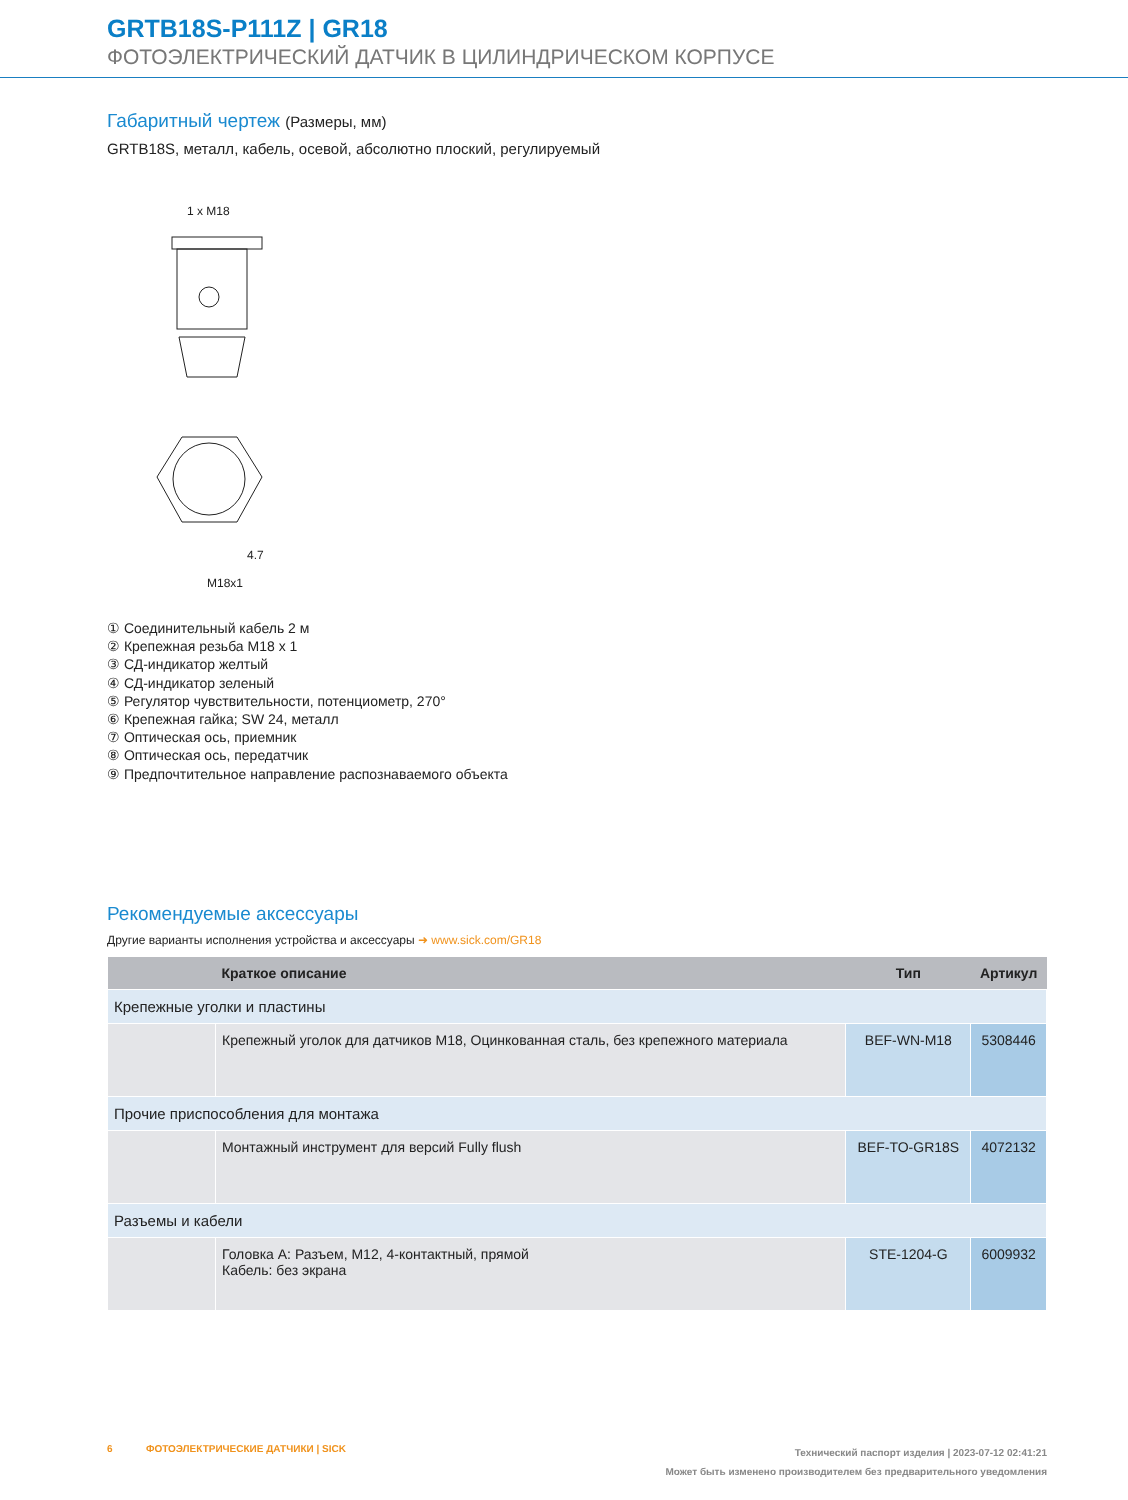GRTB18S-P111Z | GR18
ФОТОЭЛЕКТРИЧЕСКИЙ ДАТЧИК В ЦИЛИНДРИЧЕСКОМ КОРПУСЕ
Габаритный чертеж (Размеры, мм)
GRTB18S, металл, кабель, осевой, абсолютно плоский, регулируемый
1 x M18
M18x1
4.7
① Соединительный кабель 2 м
② Крепежная резьба M18 x 1
③ СД-индикатор желтый
④ СД-индикатор зеленый
⑤ Регулятор чувствительности, потенциометр, 270°
⑥ Крепежная гайка; SW 24, металл
⑦ Оптическая ось, приемник
⑧ Оптическая ось, передатчик
⑨ Предпочтительное направление распознаваемого объекта
Рекомендуемые аксессуары
Другие варианты исполнения устройства и аксессуары ➜ www.sick.com/GR18
| | Краткое описание | Тип | Артикул |
| --- | --- | --- | --- |
| Крепежные уголки и пластины | | | |
| | Крепежный уголок для датчиков M18, Оцинкованная сталь, без крепежного материала | BEF-WN-M18 | 5308446 |
| Прочие приспособления для монтажа | | | |
| | Монтажный инструмент для версий Fully flush | BEF-TO-GR18S | 4072132 |
| Разъемы и кабели | | | |
| | Головка А: Разъем, M12, 4-контактный, прямой Кабель: без экрана | STE-1204-G | 6009932 |
Технический паспорт изделия | 2023-07-12 02:41:21
Может быть изменено производителем без предварительного уведомления 6 ФОТОЭЛЕКТРИЧЕСКИЕ ДАТЧИКИ | SICK